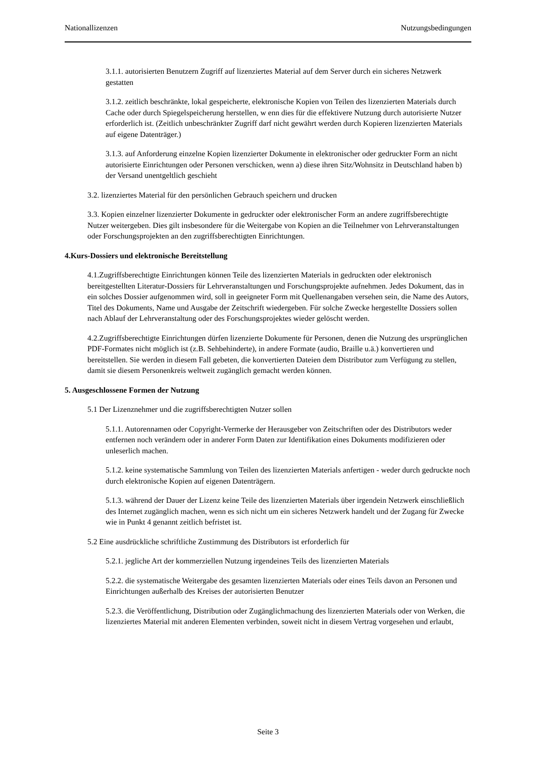Nationallizenzen Nutzungsbedingungen
3.1.1. autorisierten Benutzern Zugriff auf lizenziertes Material auf dem Server durch ein sicheres Netzwerk gestatten
3.1.2. zeitlich beschränkte, lokal gespeicherte, elektronische Kopien von Teilen des lizenzierten Materials durch Cache oder durch Spiegelspeicherung herstellen, w enn dies für die effektivere Nutzung durch autorisierte Nutzer erforderlich ist. (Zeitlich unbeschränkter Zugriff darf nicht gewährt werden durch Kopieren lizenzierten Materials auf eigene Datenträger.)
3.1.3. auf Anforderung einzelne Kopien lizenzierter Dokumente in elektronischer oder gedruckter Form an nicht autorisierte Einrichtungen oder Personen verschicken, wenn a) diese ihren Sitz/Wohnsitz in Deutschland haben b) der Versand unentgeltlich geschieht
3.2. lizenziertes Material für den persönlichen Gebrauch speichern und drucken
3.3. Kopien einzelner lizenzierter Dokumente in gedruckter oder elektronischer Form an andere zugriffsberechtigte Nutzer weitergeben. Dies gilt insbesondere für die Weitergabe von Kopien an die Teilnehmer von Lehrveranstaltungen oder Forschungsprojekten an den zugriffsberechtigten Einrichtungen.
4.Kurs-Dossiers und elektronische Bereitstellung
4.1.Zugriffsberechtigte Einrichtungen können Teile des lizenzierten Materials in gedruckten oder elektronisch bereitgestellten Literatur-Dossiers für Lehrveranstaltungen und Forschungsprojekte aufnehmen. Jedes Dokument, das in ein solches Dossier aufgenommen wird, soll in geeigneter Form mit Quellenangaben versehen sein, die Name des Autors, Titel des Dokuments, Name und Ausgabe der Zeitschrift wiedergeben. Für solche Zwecke hergestellte Dossiers sollen nach Ablauf der Lehrveranstaltung oder des Forschungsprojektes wieder gelöscht werden.
4.2.Zugriffsberechtigte Einrichtungen dürfen lizenzierte Dokumente für Personen, denen die Nutzung des ursprünglichen PDF-Formates nicht möglich ist (z.B. Sehbehinderte), in andere Formate (audio, Braille u.ä.) konvertieren und bereitstellen. Sie werden in diesem Fall gebeten, die konvertierten Dateien dem Distributor zum Verfügung zu stellen, damit sie diesem Personenkreis weltweit zugänglich gemacht werden können.
5. Ausgeschlossene Formen der Nutzung
5.1 Der Lizenznehmer und die zugriffsberechtigten Nutzer sollen
5.1.1. Autorennamen oder Copyright-Vermerke der Herausgeber von Zeitschriften oder des Distributors weder entfernen noch verändern oder in anderer Form Daten zur Identifikation eines Dokuments modifizieren oder unleserlich machen.
5.1.2. keine systematische Sammlung von Teilen des lizenzierten Materials anfertigen - weder durch gedruckte noch durch elektronische Kopien auf eigenen Datenträgern.
5.1.3. während der Dauer der Lizenz keine Teile des lizenzierten Materials über irgendein Netzwerk einschließlich des Internet zugänglich machen, wenn es sich nicht um ein sicheres Netzwerk handelt und der Zugang für Zwecke wie in Punkt 4 genannt zeitlich befristet ist.
5.2 Eine ausdrückliche schriftliche Zustimmung des Distributors ist erforderlich für
5.2.1. jegliche Art der kommerziellen Nutzung irgendeines Teils des lizenzierten Materials
5.2.2. die systematische Weitergabe des gesamten lizenzierten Materials oder eines Teils davon an Personen und Einrichtungen außerhalb des Kreises der autorisierten Benutzer
5.2.3. die Veröffentlichung, Distribution oder Zugänglichmachung des lizenzierten Materials oder von Werken, die lizenziertes Material mit anderen Elementen verbinden, soweit nicht in diesem Vertrag vorgesehen und erlaubt,
Seite 3